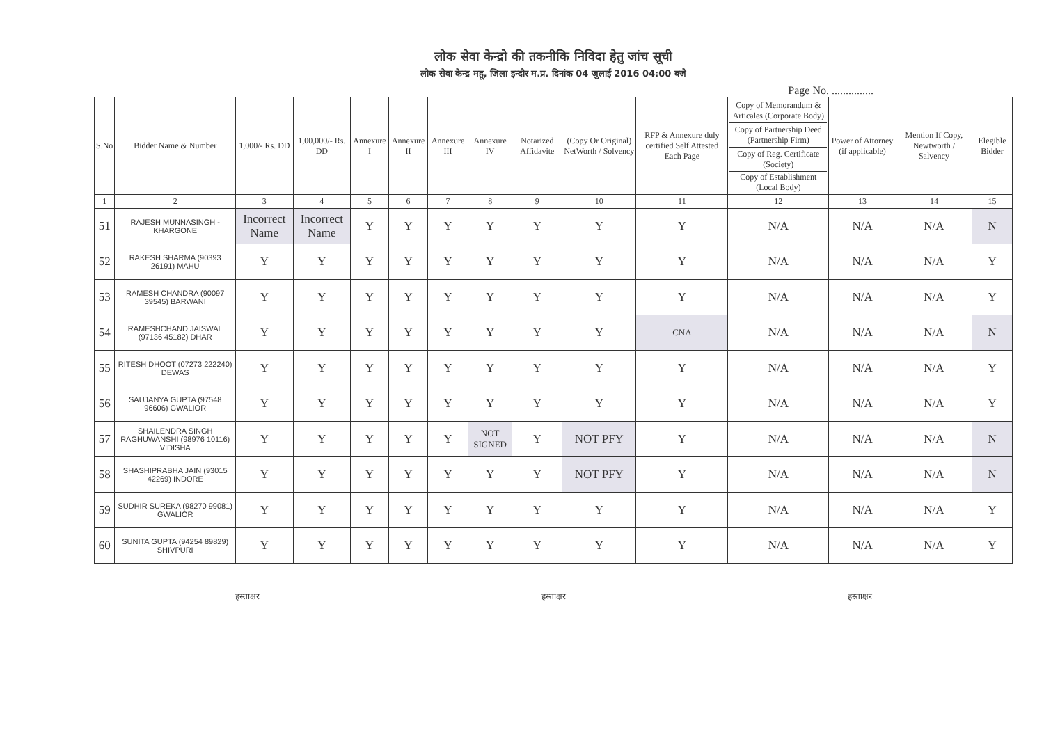लोक सेवा केन्द्रो की तकनीकि निविदा हेतु जांच सूची
लोक सेवा केन्द्र महू, जिला इन्दौर म.प्र. दिनांक 04 जुलाई 2016 04:00 बजे
Page No. ...............
| S.No | Bidder Name & Number | 1,000/- Rs. DD | 1,00,000/- Rs. DD | Annexure I | Annexure II | Annexure III | Annexure IV | Notarized Affidavite | (Copy Or Original) NetWorth / Solvency | RFP & Annexure duly certified Self Attested Each Page | Copy of Memorandum & Articales (Corporate Body) Copy of Partnership Deed (Partnership Firm) Copy of Reg. Certificate (Society) Copy of Establishment (Local Body) | Power of Attorney (if applicable) | Mention If Copy, Newtworth / Salvency | Elegible Bidder |
| --- | --- | --- | --- | --- | --- | --- | --- | --- | --- | --- | --- | --- | --- | --- |
| 1 | 2 | 3 | 4 | 5 | 6 | 7 | 8 | 9 | 10 | 11 | 12 | 13 | 14 | 15 |
| 51 | RAJESH MUNNASINGH - KHARGONE | Incorrect Name | Incorrect Name | Y | Y | Y | Y | Y | Y | Y | N/A | N/A | N/A | N |
| 52 | RAKESH SHARMA (90393 26191) MAHU | Y | Y | Y | Y | Y | Y | Y | Y | Y | N/A | N/A | N/A | Y |
| 53 | RAMESH CHANDRA (90097 39545) BARWANI | Y | Y | Y | Y | Y | Y | Y | Y | Y | N/A | N/A | N/A | Y |
| 54 | RAMESHCHAND JAISWAL (97136 45182) DHAR | Y | Y | Y | Y | Y | Y | Y | Y | CNA | N/A | N/A | N/A | N |
| 55 | RITESH DHOOT (07273 222240) DEWAS | Y | Y | Y | Y | Y | Y | Y | Y | Y | N/A | N/A | N/A | Y |
| 56 | SAUJANYA GUPTA (97548 96606) GWALIOR | Y | Y | Y | Y | Y | Y | Y | Y | Y | N/A | N/A | N/A | Y |
| 57 | SHAILENDRA SINGH RAGHUWANSHI (98976 10116) VIDISHA | Y | Y | Y | Y | Y | NOT SIGNED | Y | NOT PFY | Y | N/A | N/A | N/A | N |
| 58 | SHASHIPRABHA JAIN (93015 42269) INDORE | Y | Y | Y | Y | Y | Y | Y | NOT PFY | Y | N/A | N/A | N/A | N |
| 59 | SUDHIR SUREKA (98270 99081) GWALIOR | Y | Y | Y | Y | Y | Y | Y | Y | Y | N/A | N/A | N/A | Y |
| 60 | SUNITA GUPTA (94254 89829) SHIVPURI | Y | Y | Y | Y | Y | Y | Y | Y | Y | N/A | N/A | N/A | Y |
हस्ताक्षर हस्ताक्षर हस्ताक्षर